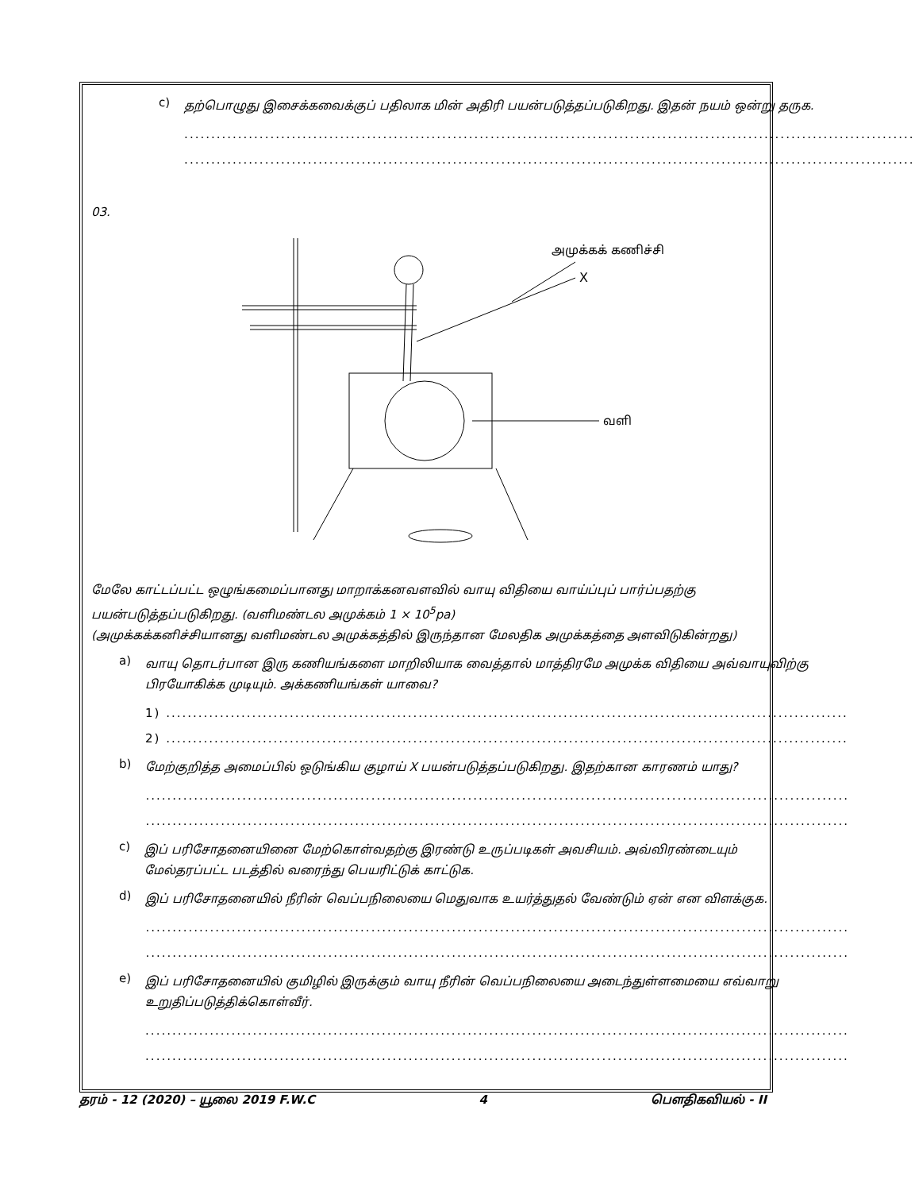c)
தற்பொழுது இசைக்கவைக்குப் பதிலாக மின் அதிரி பயன்படுத்தப்படுகிறது. இதன் நயம் ஒன்று தருக.
........................................................................................................................................
........................................................................................................................................
03.
அமுக்கக் கணிச்சி
X
வளி
மேலே காட்டப்பட்ட ஒழுங்கமைப்பானது மாறாக்கனவளவில் வாயு விதியை வாய்ப்புப் பார்ப்பதற்கு பயன்படுத்தப்படுகிறது. (வளிமண்டல அமுக்கம் 1 × 10<sup>5</sup>pa)
(அமுக்கக்கனிச்சியானது வளிமண்டல அமுக்கத்தில் இருந்தான மேலதிக அமுக்கத்தை அளவிடுகின்றது)
a)
வாயு தொடர்பான இரு கணியங்களை மாறிலியாக வைத்தால் மாத்திரமே அமுக்க விதியை அவ்வாயுவிற்கு பிரயோகிக்க முடியும். அக்கணியங்கள் யாவை?
1) ...............................................................................................................................
2) ...............................................................................................................................
b)
மேற்குறித்த அமைப்பில் ஒடுங்கிய குழாய் X பயன்படுத்தப்படுகிறது. இதற்கான காரணம் யாது?
...................................................................................................................................
...................................................................................................................................
c)
இப் பரிசோதனையினை மேற்கொள்வதற்கு இரண்டு உருப்படிகள் அவசியம். அவ்விரண்டையும் மேல்தரப்பட்ட படத்தில் வரைந்து பெயரிட்டுக் காட்டுக.
d)
இப் பரிசோதனையில் நீரின் வெப்பநிலையை மெதுவாக உயர்த்துதல் வேண்டும் ஏன் என விளக்குக.
...................................................................................................................................
...................................................................................................................................
e)
இப் பரிசோதனையில் குமிழில் இருக்கும் வாயு நீரின் வெப்பநிலையை அடைந்துள்ளமையை எவ்வாறு உறுதிப்படுத்திக்கொள்வீர்.
...................................................................................................................................
...................................................................................................................................
தரம் - 12 (2020) – யூலை 2019 F.W.C 4 பௌதிகவியல் - II